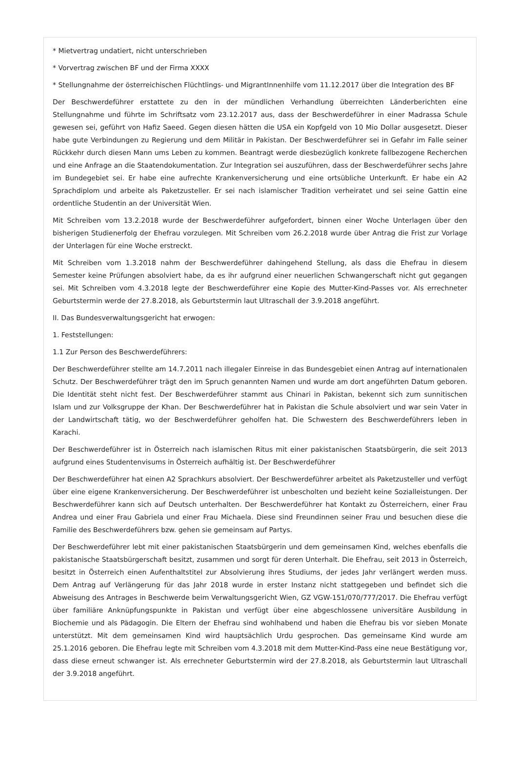* Mietvertrag undatiert, nicht unterschrieben
* Vorvertrag zwischen BF und der Firma XXXX
* Stellungnahme der österreichischen Flüchtlings- und MigrantInnenhilfe vom 11.12.2017 über die Integration des BF
Der Beschwerdeführer erstattete zu den in der mündlichen Verhandlung überreichten Länderberichten eine Stellungnahme und führte im Schriftsatz vom 23.12.2017 aus, dass der Beschwerdeführer in einer Madrassa Schule gewesen sei, geführt von Hafiz Saeed. Gegen diesen hätten die USA ein Kopfgeld von 10 Mio Dollar ausgesetzt. Dieser habe gute Verbindungen zu Regierung und dem Militär in Pakistan. Der Beschwerdeführer sei in Gefahr im Falle seiner Rückkehr durch diesen Mann ums Leben zu kommen. Beantragt werde diesbezüglich konkrete fallbezogene Recherchen und eine Anfrage an die Staatendokumentation. Zur Integration sei auszuführen, dass der Beschwerdeführer sechs Jahre im Bundegebiet sei. Er habe eine aufrechte Krankenversicherung und eine ortsübliche Unterkunft. Er habe ein A2 Sprachdiplom und arbeite als Paketzusteller. Er sei nach islamischer Tradition verheiratet und sei seine Gattin eine ordentliche Studentin an der Universität Wien.
Mit Schreiben vom 13.2.2018 wurde der Beschwerdeführer aufgefordert, binnen einer Woche Unterlagen über den bisherigen Studienerfolg der Ehefrau vorzulegen. Mit Schreiben vom 26.2.2018 wurde über Antrag die Frist zur Vorlage der Unterlagen für eine Woche erstreckt.
Mit Schreiben vom 1.3.2018 nahm der Beschwerdeführer dahingehend Stellung, als dass die Ehefrau in diesem Semester keine Prüfungen absolviert habe, da es ihr aufgrund einer neuerlichen Schwangerschaft nicht gut gegangen sei. Mit Schreiben vom 4.3.2018 legte der Beschwerdeführer eine Kopie des Mutter-Kind-Passes vor. Als errechneter Geburtstermin werde der 27.8.2018, als Geburtstermin laut Ultraschall der 3.9.2018 angeführt.
II. Das Bundesverwaltungsgericht hat erwogen:
1. Feststellungen:
1.1 Zur Person des Beschwerdeführers:
Der Beschwerdeführer stellte am 14.7.2011 nach illegaler Einreise in das Bundesgebiet einen Antrag auf internationalen Schutz. Der Beschwerdeführer trägt den im Spruch genannten Namen und wurde am dort angeführten Datum geboren. Die Identität steht nicht fest. Der Beschwerdeführer stammt aus Chinari in Pakistan, bekennt sich zum sunnitischen Islam und zur Volksgruppe der Khan. Der Beschwerdeführer hat in Pakistan die Schule absolviert und war sein Vater in der Landwirtschaft tätig, wo der Beschwerdeführer geholfen hat. Die Schwestern des Beschwerdeführers leben in Karachi.
Der Beschwerdeführer ist in Österreich nach islamischen Ritus mit einer pakistanischen Staatsbürgerin, die seit 2013 aufgrund eines Studentenvisums in Österreich aufhältig ist. Der Beschwerdeführer
Der Beschwerdeführer hat einen A2 Sprachkurs absolviert. Der Beschwerdeführer arbeitet als Paketzusteller und verfügt über eine eigene Krankenversicherung. Der Beschwerdeführer ist unbescholten und bezieht keine Sozialleistungen. Der Beschwerdeführer kann sich auf Deutsch unterhalten. Der Beschwerdeführer hat Kontakt zu Österreichern, einer Frau Andrea und einer Frau Gabriela und einer Frau Michaela. Diese sind Freundinnen seiner Frau und besuchen diese die Familie des Beschwerdeführers bzw. gehen sie gemeinsam auf Partys.
Der Beschwerdeführer lebt mit einer pakistanischen Staatsbürgerin und dem gemeinsamen Kind, welches ebenfalls die pakistanische Staatsbürgerschaft besitzt, zusammen und sorgt für deren Unterhalt. Die Ehefrau, seit 2013 in Österreich, besitzt in Österreich einen Aufenthaltstitel zur Absolvierung ihres Studiums, der jedes Jahr verlängert werden muss. Dem Antrag auf Verlängerung für das Jahr 2018 wurde in erster Instanz nicht stattgegeben und befindet sich die Abweisung des Antrages in Beschwerde beim Verwaltungsgericht Wien, GZ VGW-151/070/777/2017. Die Ehefrau verfügt über familiäre Anknüpfungspunkte in Pakistan und verfügt über eine abgeschlossene universitäre Ausbildung in Biochemie und als Pädagogin. Die Eltern der Ehefrau sind wohlhabend und haben die Ehefrau bis vor sieben Monate unterstützt. Mit dem gemeinsamen Kind wird hauptsächlich Urdu gesprochen. Das gemeinsame Kind wurde am 25.1.2016 geboren. Die Ehefrau legte mit Schreiben vom 4.3.2018 mit dem Mutter-Kind-Pass eine neue Bestätigung vor, dass diese erneut schwanger ist. Als errechneter Geburtstermin wird der 27.8.2018, als Geburtstermin laut Ultraschall der 3.9.2018 angeführt.